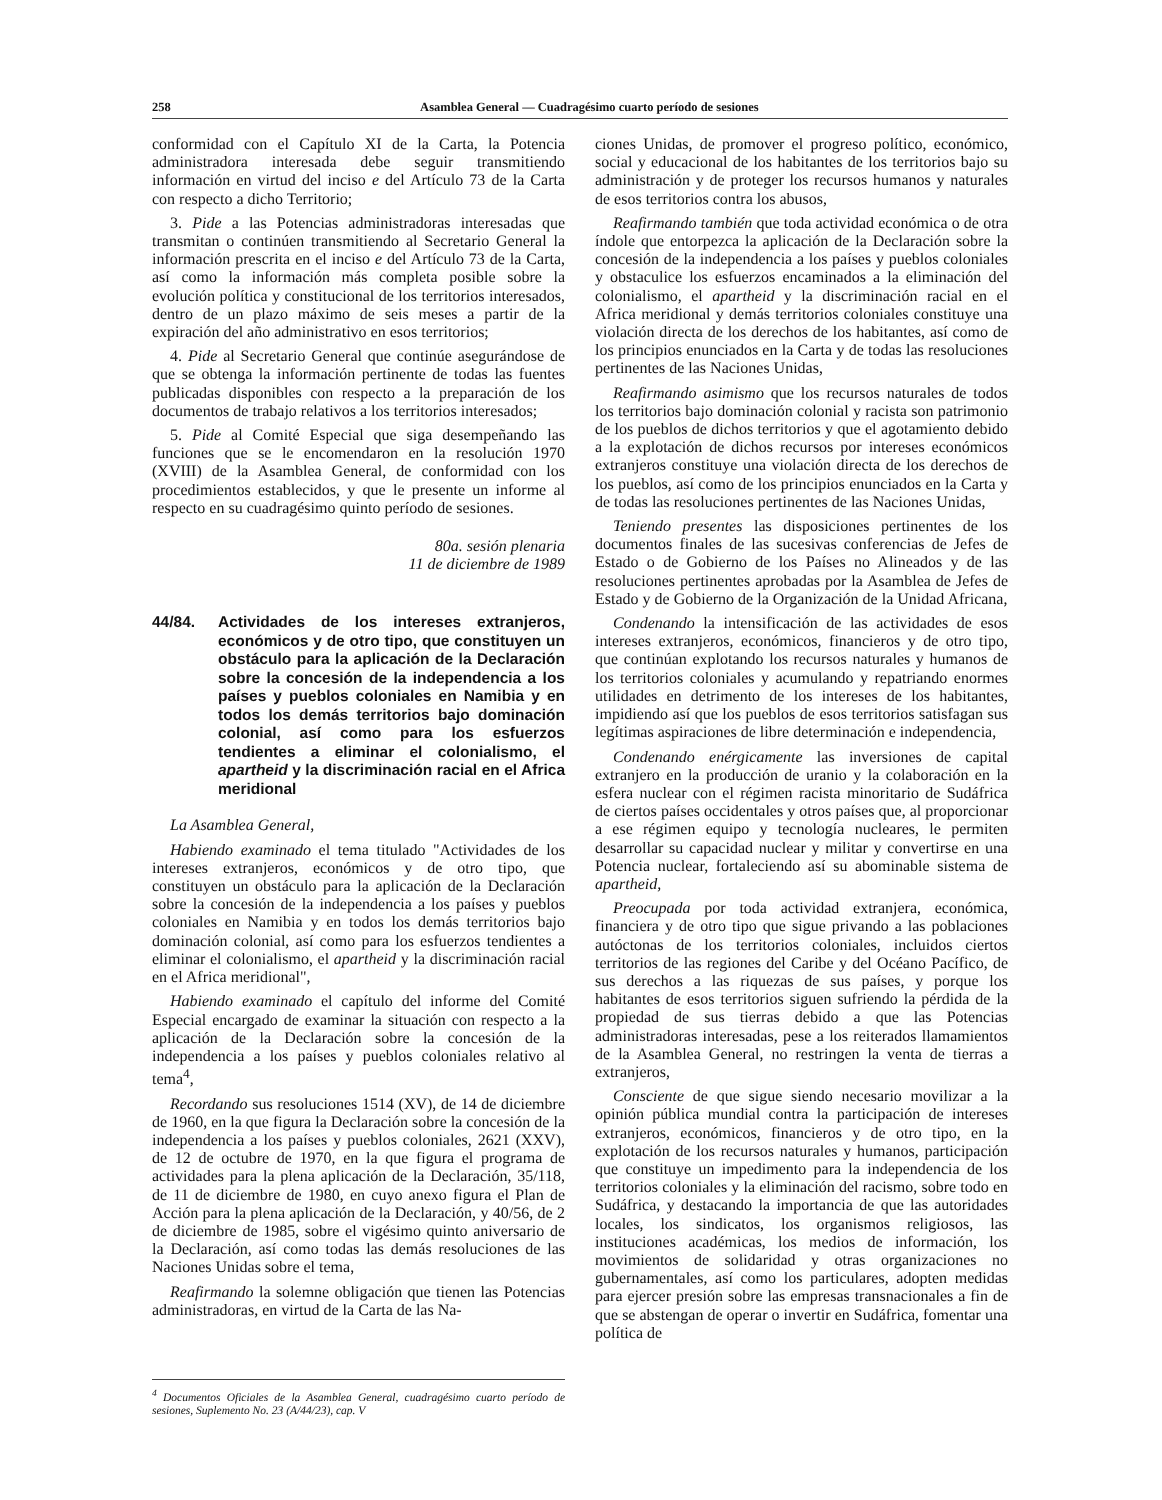258 Asamblea General — Cuadragésimo cuarto período de sesiones
conformidad con el Capítulo XI de la Carta, la Potencia administradora interesada debe seguir transmitiendo información en virtud del inciso e del Artículo 73 de la Carta con respecto a dicho Territorio;
3. Pide a las Potencias administradoras interesadas que transmitan o continúen transmitiendo al Secretario General la información prescrita en el inciso e del Artículo 73 de la Carta, así como la información más completa posible sobre la evolución política y constitucional de los territorios interesados, dentro de un plazo máximo de seis meses a partir de la expiración del año administrativo en esos territorios;
4. Pide al Secretario General que continúe asegurándose de que se obtenga la información pertinente de todas las fuentes publicadas disponibles con respecto a la preparación de los documentos de trabajo relativos a los territorios interesados;
5. Pide al Comité Especial que siga desempeñando las funciones que se le encomendaron en la resolución 1970 (XVIII) de la Asamblea General, de conformidad con los procedimientos establecidos, y que le presente un informe al respecto en su cuadragésimo quinto período de sesiones.
80a. sesión plenaria
11 de diciembre de 1989
44/84. Actividades de los intereses extranjeros, económicos y de otro tipo, que constituyen un obstáculo para la aplicación de la Declaración sobre la concesión de la independencia a los países y pueblos coloniales en Namibia y en todos los demás territorios bajo dominación colonial, así como para los esfuerzos tendientes a eliminar el colonialismo, el apartheid y la discriminación racial en el Africa meridional
La Asamblea General,
Habiendo examinado el tema titulado "Actividades de los intereses extranjeros, económicos y de otro tipo, que constituyen un obstáculo para la aplicación de la Declaración sobre la concesión de la independencia a los países y pueblos coloniales en Namibia y en todos los demás territorios bajo dominación colonial, así como para los esfuerzos tendientes a eliminar el colonialismo, el apartheid y la discriminación racial en el Africa meridional",
Habiendo examinado el capítulo del informe del Comité Especial encargado de examinar la situación con respecto a la aplicación de la Declaración sobre la concesión de la independencia a los países y pueblos coloniales relativo al tema<sup>4</sup>,
Recordando sus resoluciones 1514 (XV), de 14 de diciembre de 1960, en la que figura la Declaración sobre la concesión de la independencia a los países y pueblos coloniales, 2621 (XXV), de 12 de octubre de 1970, en la que figura el programa de actividades para la plena aplicación de la Declaración, 35/118, de 11 de diciembre de 1980, en cuyo anexo figura el Plan de Acción para la plena aplicación de la Declaración, y 40/56, de 2 de diciembre de 1985, sobre el vigésimo quinto aniversario de la Declaración, así como todas las demás resoluciones de las Naciones Unidas sobre el tema,
Reafirmando la solemne obligación que tienen las Potencias administradoras, en virtud de la Carta de las Na-
<sup>4</sup> Documentos Oficiales de la Asamblea General, cuadragésimo cuarto período de sesiones, Suplemento No. 23 (A/44/23), cap. V
ciones Unidas, de promover el progreso político, económico, social y educacional de los habitantes de los territorios bajo su administración y de proteger los recursos humanos y naturales de esos territorios contra los abusos,
Reafirmando también que toda actividad económica o de otra índole que entorpezca la aplicación de la Declaración sobre la concesión de la independencia a los países y pueblos coloniales y obstaculice los esfuerzos encaminados a la eliminación del colonialismo, el apartheid y la discriminación racial en el Africa meridional y demás territorios coloniales constituye una violación directa de los derechos de los habitantes, así como de los principios enunciados en la Carta y de todas las resoluciones pertinentes de las Naciones Unidas,
Reafirmando asimismo que los recursos naturales de todos los territorios bajo dominación colonial y racista son patrimonio de los pueblos de dichos territorios y que el agotamiento debido a la explotación de dichos recursos por intereses económicos extranjeros constituye una violación directa de los derechos de los pueblos, así como de los principios enunciados en la Carta y de todas las resoluciones pertinentes de las Naciones Unidas,
Teniendo presentes las disposiciones pertinentes de los documentos finales de las sucesivas conferencias de Jefes de Estado o de Gobierno de los Países no Alineados y de las resoluciones pertinentes aprobadas por la Asamblea de Jefes de Estado y de Gobierno de la Organización de la Unidad Africana,
Condenando la intensificación de las actividades de esos intereses extranjeros, económicos, financieros y de otro tipo, que continúan explotando los recursos naturales y humanos de los territorios coloniales y acumulando y repatriando enormes utilidades en detrimento de los intereses de los habitantes, impidiendo así que los pueblos de esos territorios satisfagan sus legítimas aspiraciones de libre determinación e independencia,
Condenando enérgicamente las inversiones de capital extranjero en la producción de uranio y la colaboración en la esfera nuclear con el régimen racista minoritario de Sudáfrica de ciertos países occidentales y otros países que, al proporcionar a ese régimen equipo y tecnología nucleares, le permiten desarrollar su capacidad nuclear y militar y convertirse en una Potencia nuclear, fortaleciendo así su abominable sistema de apartheid,
Preocupada por toda actividad extranjera, económica, financiera y de otro tipo que sigue privando a las poblaciones autóctonas de los territorios coloniales, incluidos ciertos territorios de las regiones del Caribe y del Océano Pacífico, de sus derechos a las riquezas de sus países, y porque los habitantes de esos territorios siguen sufriendo la pérdida de la propiedad de sus tierras debido a que las Potencias administradoras interesadas, pese a los reiterados llamamientos de la Asamblea General, no restringen la venta de tierras a extranjeros,
Consciente de que sigue siendo necesario movilizar a la opinión pública mundial contra la participación de intereses extranjeros, económicos, financieros y de otro tipo, en la explotación de los recursos naturales y humanos, participación que constituye un impedimento para la independencia de los territorios coloniales y la eliminación del racismo, sobre todo en Sudáfrica, y destacando la importancia de que las autoridades locales, los sindicatos, los organismos religiosos, las instituciones académicas, los medios de información, los movimientos de solidaridad y otras organizaciones no gubernamentales, así como los particulares, adopten medidas para ejercer presión sobre las empresas transnacionales a fin de que se abstengan de operar o invertir en Sudáfrica, fomentar una política de